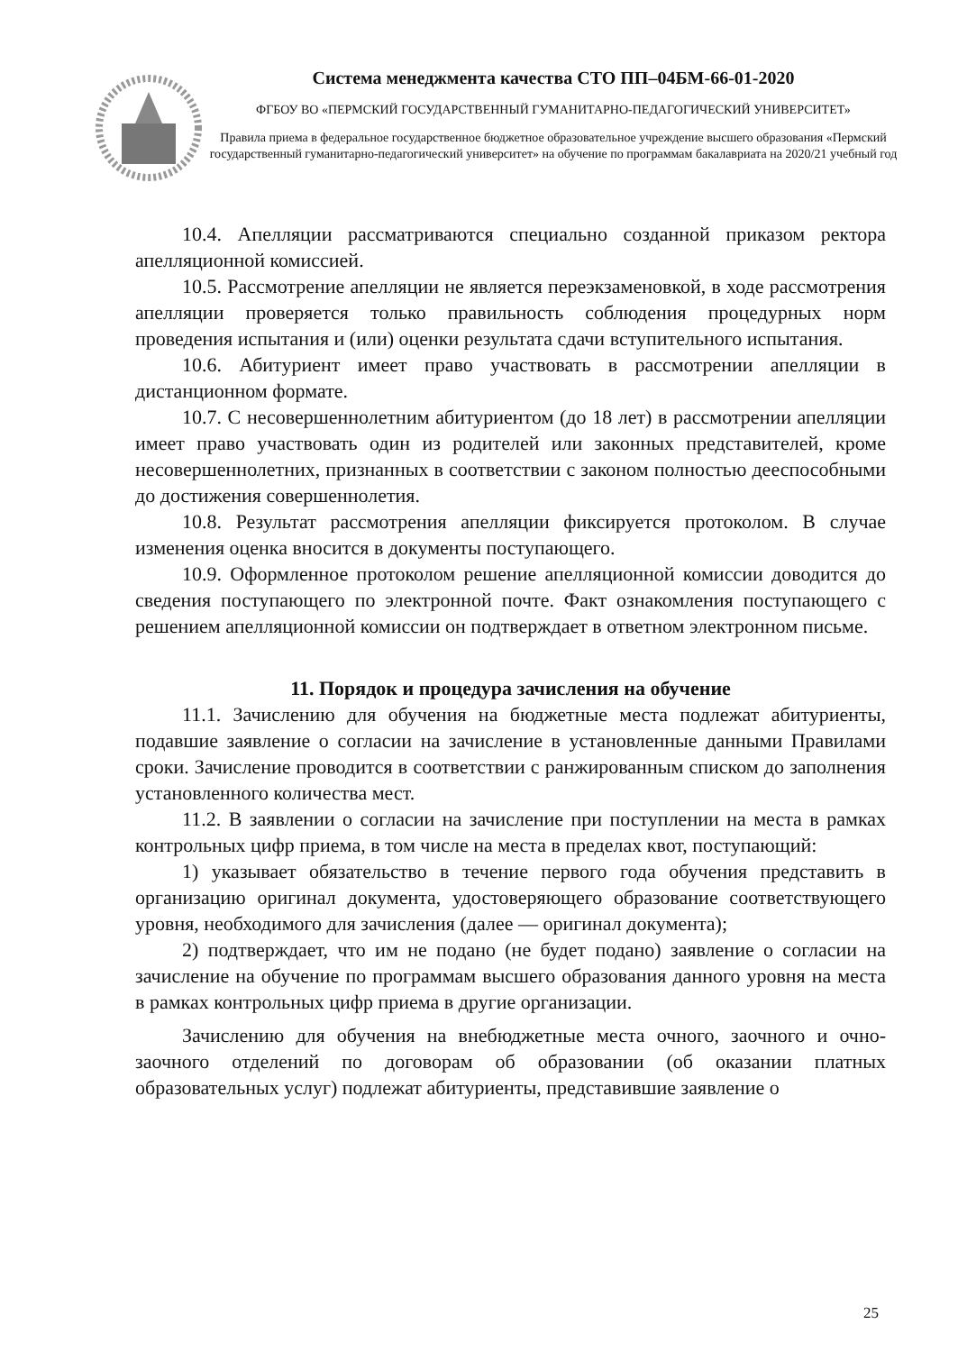Система менеджмента качества СТО ПП–04БМ-66-01-2020
ФГБОУ ВО «ПЕРМСКИЙ ГОСУДАРСТВЕННЫЙ ГУМАНИТАРНО-ПЕДАГОГИЧЕСКИЙ УНИВЕРСИТЕТ»
Правила приема в федеральное государственное бюджетное образовательное учреждение высшего образования «Пермский государственный гуманитарно-педагогический университет» на обучение по программам бакалавриата на 2020/21 учебный год
10.4. Апелляции рассматриваются специально созданной приказом ректора апелляционной комиссией.
10.5. Рассмотрение апелляции не является переэкзаменовкой, в ходе рассмотрения апелляции проверяется только правильность соблюдения процедурных норм проведения испытания и (или) оценки результата сдачи вступительного испытания.
10.6. Абитуриент имеет право участвовать в рассмотрении апелляции в дистанционном формате.
10.7. С несовершеннолетним абитуриентом (до 18 лет) в рассмотрении апелляции имеет право участвовать один из родителей или законных представителей, кроме несовершеннолетних, признанных в соответствии с законом полностью дееспособными до достижения совершеннолетия.
10.8. Результат рассмотрения апелляции фиксируется протоколом. В случае изменения оценка вносится в документы поступающего.
10.9. Оформленное протоколом решение апелляционной комиссии доводится до сведения поступающего по электронной почте. Факт ознакомления поступающего с решением апелляционной комиссии он подтверждает в ответном электронном письме.
11. Порядок и процедура зачисления на обучение
11.1. Зачислению для обучения на бюджетные места подлежат абитуриенты, подавшие заявление о согласии на зачисление в установленные данными Правилами сроки. Зачисление проводится в соответствии с ранжированным списком до заполнения установленного количества мест.
11.2. В заявлении о согласии на зачисление при поступлении на места в рамках контрольных цифр приема, в том числе на места в пределах квот, поступающий:
1) указывает обязательство в течение первого года обучения представить в организацию оригинал документа, удостоверяющего образование соответствующего уровня, необходимого для зачисления (далее — оригинал документа);
2) подтверждает, что им не подано (не будет подано) заявление о согласии на зачисление на обучение по программам высшего образования данного уровня на места в рамках контрольных цифр приема в другие организации.
Зачислению для обучения на внебюджетные места очного, заочного и очно-заочного отделений по договорам об образовании (об оказании платных образовательных услуг) подлежат абитуриенты, представившие заявление о
25